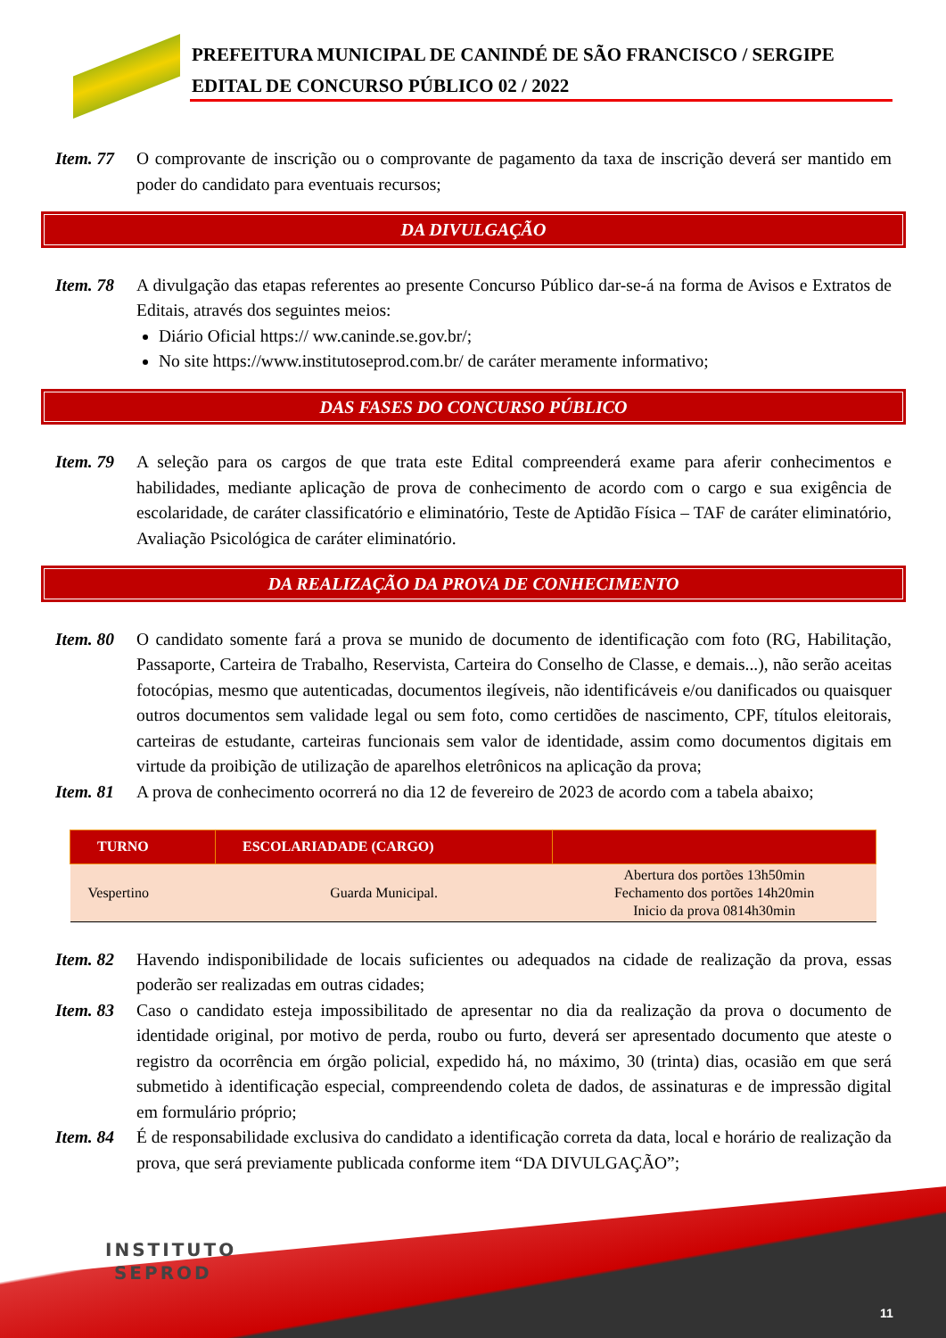PREFEITURA MUNICIPAL DE CANINDÉ DE SÃO FRANCISCO / SERGIPE
EDITAL DE CONCURSO PÚBLICO 02 / 2022
Item. 77
O comprovante de inscrição ou o comprovante de pagamento da taxa de inscrição deverá ser mantido em poder do candidato para eventuais recursos;
DA DIVULGAÇÃO
Item. 78
A divulgação das etapas referentes ao presente Concurso Público dar-se-á na forma de Avisos e Extratos de Editais, através dos seguintes meios:
Diário Oficial https:// ww.caninde.se.gov.br/;
No site https://www.institutoseprod.com.br/ de caráter meramente informativo;
DAS FASES DO CONCURSO PÚBLICO
Item. 79
A seleção para os cargos de que trata este Edital compreenderá exame para aferir conhecimentos e habilidades, mediante aplicação de prova de conhecimento de acordo com o cargo e sua exigência de escolaridade, de caráter classificatório e eliminatório, Teste de Aptidão Física – TAF de caráter eliminatório, Avaliação Psicológica de caráter eliminatório.
DA REALIZAÇÃO DA PROVA DE CONHECIMENTO
Item. 80
O candidato somente fará a prova se munido de documento de identificação com foto (RG, Habilitação, Passaporte, Carteira de Trabalho, Reservista, Carteira do Conselho de Classe, e demais...), não serão aceitas fotocópias, mesmo que autenticadas, documentos ilegíveis, não identificáveis e/ou danificados ou quaisquer outros documentos sem validade legal ou sem foto, como certidões de nascimento, CPF, títulos eleitorais, carteiras de estudante, carteiras funcionais sem valor de identidade, assim como documentos digitais em virtude da proibição de utilização de aparelhos eletrônicos na aplicação da prova;
Item. 81
A prova de conhecimento ocorrerá no dia 12 de fevereiro de 2023 de acordo com a tabela abaixo;
| TURNO | ESCOLARIADADE (CARGO) | |
| --- | --- | --- |
| Vespertino | Guarda Municipal. | Abertura dos portões 13h50min Fechamento dos portões 14h20min Inicio da prova 0814h30min |
Item. 82
Havendo indisponibilidade de locais suficientes ou adequados na cidade de realização da prova, essas poderão ser realizadas em outras cidades;
Item. 83
Caso o candidato esteja impossibilitado de apresentar no dia da realização da prova o documento de identidade original, por motivo de perda, roubo ou furto, deverá ser apresentado documento que ateste o registro da ocorrência em órgão policial, expedido há, no máximo, 30 (trinta) dias, ocasião em que será submetido à identificação especial, compreendendo coleta de dados, de assinaturas e de impressão digital em formulário próprio;
Item. 84
É de responsabilidade exclusiva do candidato a identificação correta da data, local e horário de realização da prova, que será previamente publicada conforme item “DA DIVULGAÇÃO”;
INSTITUTO
SEPROD
11